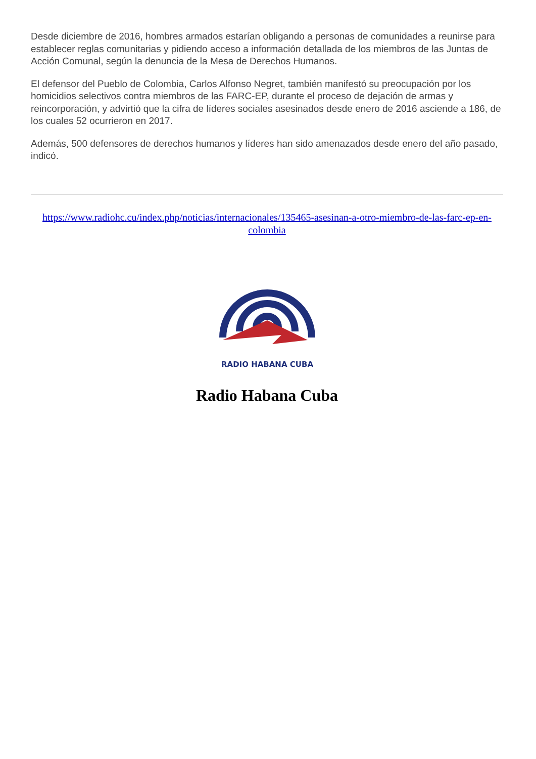Desde diciembre de 2016, hombres armados estarían obligando a personas de comunidades a reunirse para establecer reglas comunitarias y pidiendo acceso a información detallada de los miembros de las Juntas de Acción Comunal, según la denuncia de la Mesa de Derechos Humanos.
El defensor del Pueblo de Colombia, Carlos Alfonso Negret, también manifestó su preocupación por los homicidios selectivos contra miembros de las FARC-EP, durante el proceso de dejación de armas y reincorporación, y advirtió que la cifra de líderes sociales asesinados desde enero de 2016 asciende a 186, de los cuales 52 ocurrieron en 2017.
Además, 500 defensores de derechos humanos y líderes han sido amenazados desde enero del año pasado, indicó.
https://www.radiohc.cu/index.php/noticias/internacionales/135465-asesinan-a-otro-miembro-de-las-farc-ep-en-colombia
RADIO HABANA CUBA
Radio Habana Cuba